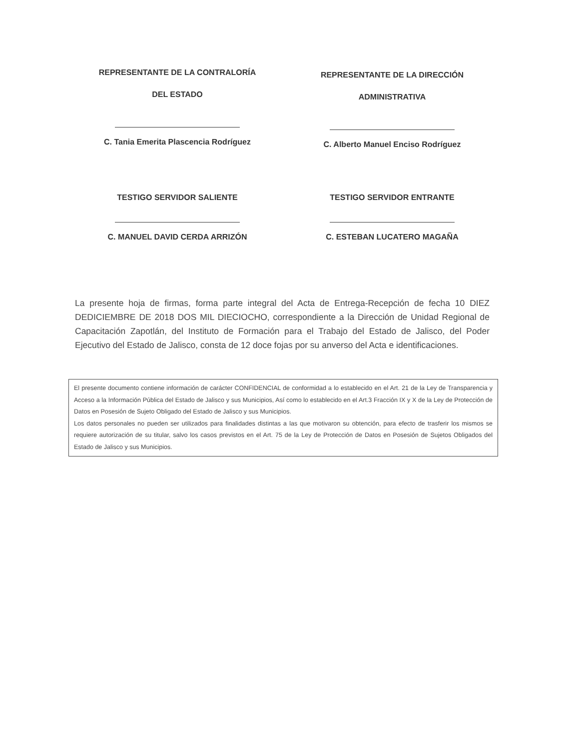REPRESENTANTE DE LA CONTRALORÍA
DEL ESTADO
C. Tania Emerita Plascencia Rodríguez
REPRESENTANTE DE LA DIRECCIÓN
ADMINISTRATIVA
C. Alberto Manuel Enciso Rodríguez
TESTIGO SERVIDOR SALIENTE
C. MANUEL DAVID CERDA ARRIZÓN
TESTIGO SERVIDOR ENTRANTE
C. ESTEBAN LUCATERO MAGAÑA
La presente hoja de firmas, forma parte integral del Acta de Entrega-Recepción de fecha 10 DIEZ DEDICIEMBRE DE 2018 DOS MIL DIECIOCHO, correspondiente a la Dirección de Unidad Regional de Capacitación Zapotlán, del Instituto de Formación para el Trabajo del Estado de Jalisco, del Poder Ejecutivo del Estado de Jalisco, consta de 12 doce fojas por su anverso del Acta e identificaciones.
El presente documento contiene información de carácter CONFIDENCIAL de conformidad a lo establecido en el Art. 21 de la Ley de Transparencia y Acceso a la Información Pública del Estado de Jalisco y sus Municipios, Así como lo establecido en el Art.3 Fracción IX y X de la Ley de Protección de Datos en Posesión de Sujeto Obligado del Estado de Jalisco y sus Municipios.
Los datos personales no pueden ser utilizados para finalidades distintas a las que motivaron su obtención, para efecto de trasferir los mismos se requiere autorización de su titular, salvo los casos previstos en el Art. 75 de la Ley de Protección de Datos en Posesión de Sujetos Obligados del Estado de Jalisco y sus Municipios.